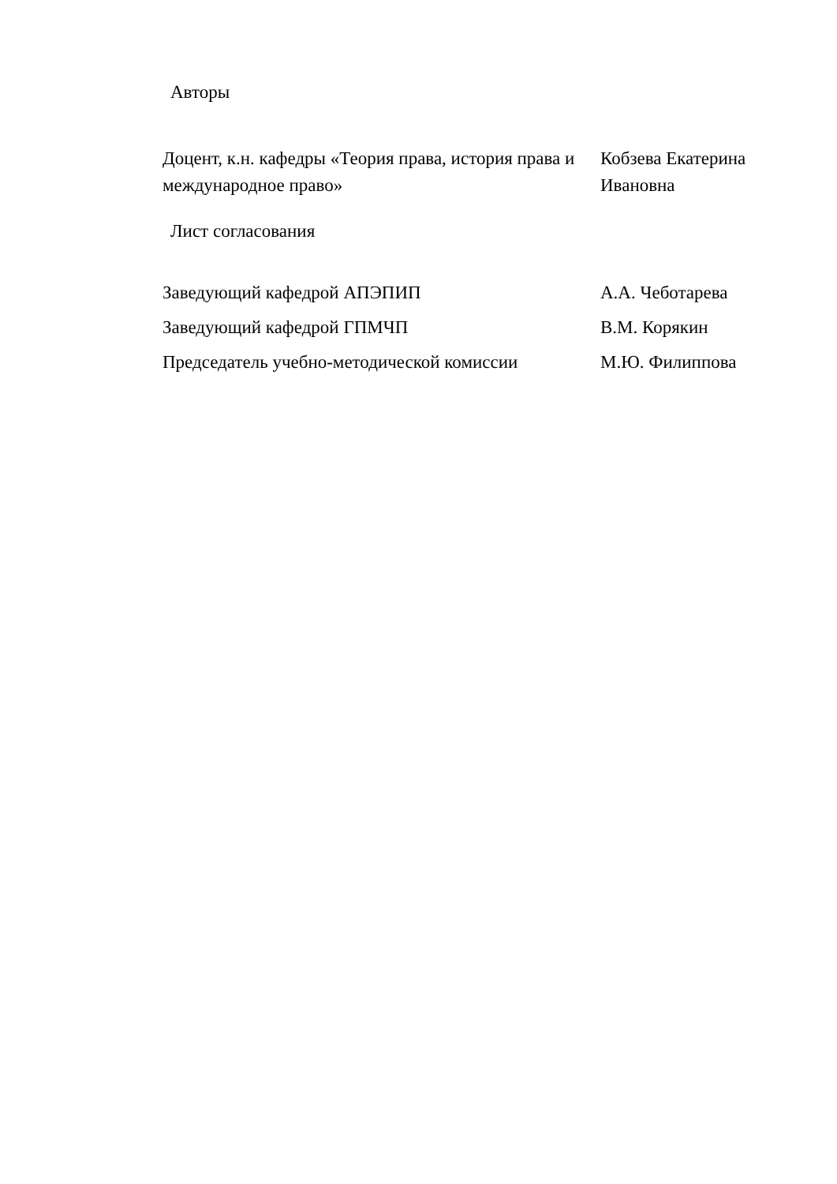Авторы
| Доцент, к.н. кафедры «Теория права, история права и международное право» | Кобзева Екатерина Ивановна |
Лист согласования
| Заведующий кафедрой АПЭПИП | А.А. Чеботарева |
| Заведующий кафедрой ГПМЧП | В.М. Корякин |
| Председатель учебно-методической комиссии | М.Ю. Филиппова |